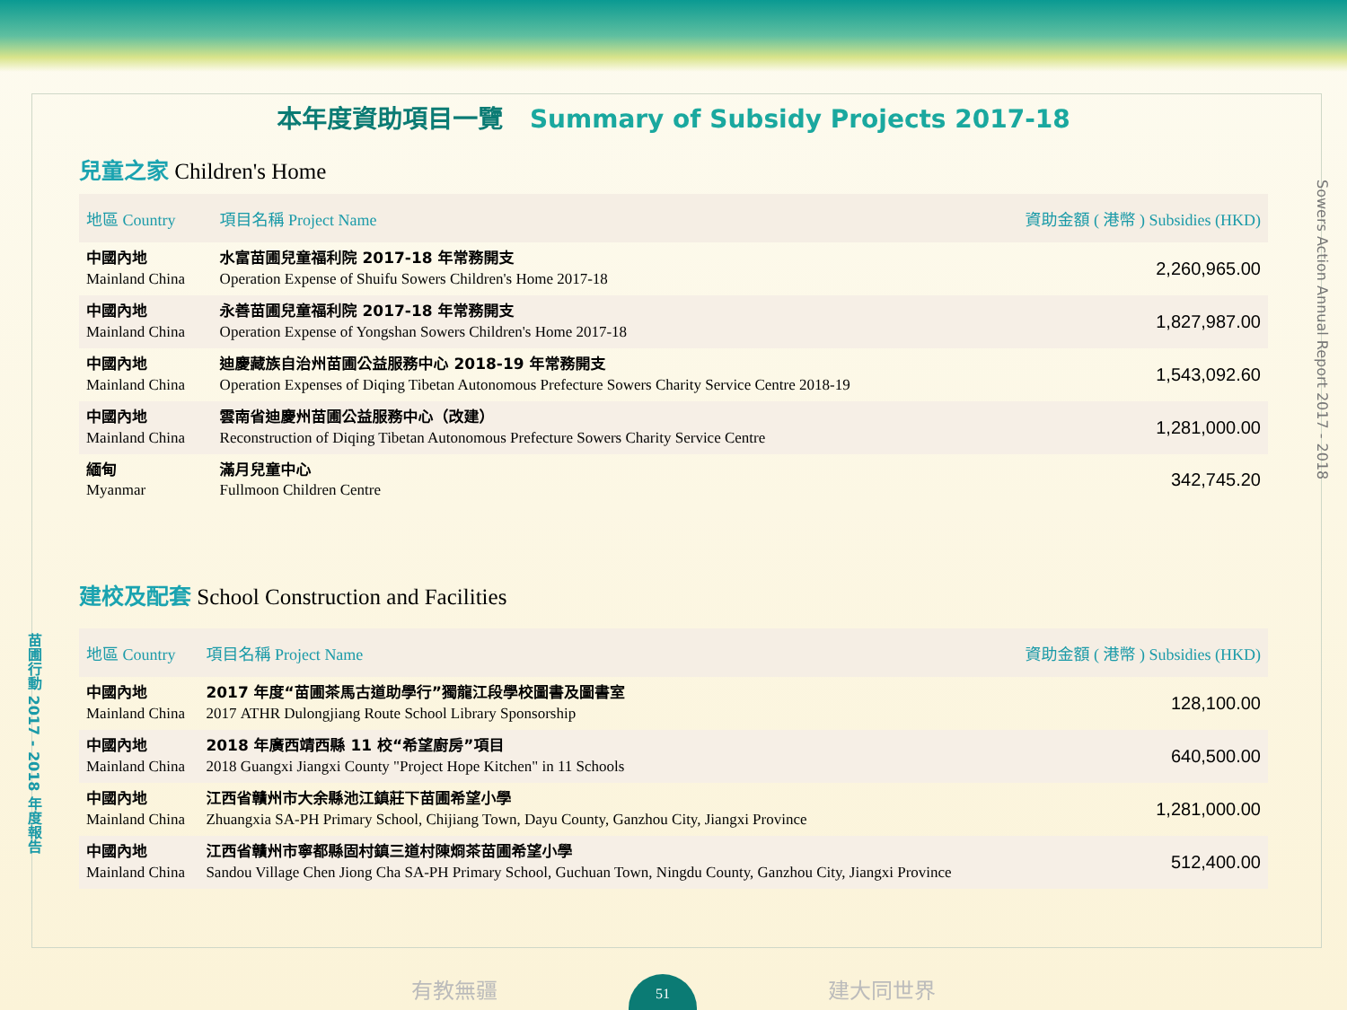Sowers Action Annual Report 2017 - 2018
苗圃行動 2017 - 2018 年度報告
本年度資助項目一覽 Summary of Subsidy Projects 2017-18
兒童之家 Children's Home
| 地區 Country | 項目名稱 Project Name | 資助金額 ( 港幣 ) Subsidies (HKD) |
| --- | --- | --- |
| 中國內地 Mainland China | 水富苗圃兒童福利院 2017-18 年常務開支 Operation Expense of Shuifu Sowers Children's Home 2017-18 | 2,260,965.00 |
| 中國內地 Mainland China | 永善苗圃兒童福利院 2017-18 年常務開支 Operation Expense of Yongshan Sowers Children's Home 2017-18 | 1,827,987.00 |
| 中國內地 Mainland China | 迪慶藏族自治州苗圃公益服務中心 2018-19 年常務開支 Operation Expenses of Diqing Tibetan Autonomous Prefecture Sowers Charity Service Centre 2018-19 | 1,543,092.60 |
| 中國內地 Mainland China | 雲南省迪慶州苗圃公益服務中心（改建） Reconstruction of Diqing Tibetan Autonomous Prefecture Sowers Charity Service Centre | 1,281,000.00 |
| 緬甸 Myanmar | 滿月兒童中心 Fullmoon Children Centre | 342,745.20 |
建校及配套 School Construction and Facilities
| 地區 Country | 項目名稱 Project Name | 資助金額 ( 港幣 ) Subsidies (HKD) |
| --- | --- | --- |
| 中國內地 Mainland China | 2017 年度“苗圃茶馬古道助學行”獨龍江段學校圖書及圖書室 2017 ATHR Dulongjiang Route School Library Sponsorship | 128,100.00 |
| 中國內地 Mainland China | 2018 年廣西靖西縣 11 校“希望廚房”項目 2018 Guangxi Jiangxi County "Project Hope Kitchen" in 11 Schools | 640,500.00 |
| 中國內地 Mainland China | 江西省贛州市大余縣池江鎮莊下苗圃希望小學 Zhuangxia SA-PH Primary School, Chijiang Town, Dayu County, Ganzhou City, Jiangxi Province | 1,281,000.00 |
| 中國內地 Mainland China | 江西省贛州市寧都縣固村鎮三道村陳烱茶苗圃希望小學 Sandou Village Chen Jiong Cha SA-PH Primary School, Guchuan Town, Ningdu County, Ganzhou City, Jiangxi Province | 512,400.00 |
有教無疆 51 建大同世界